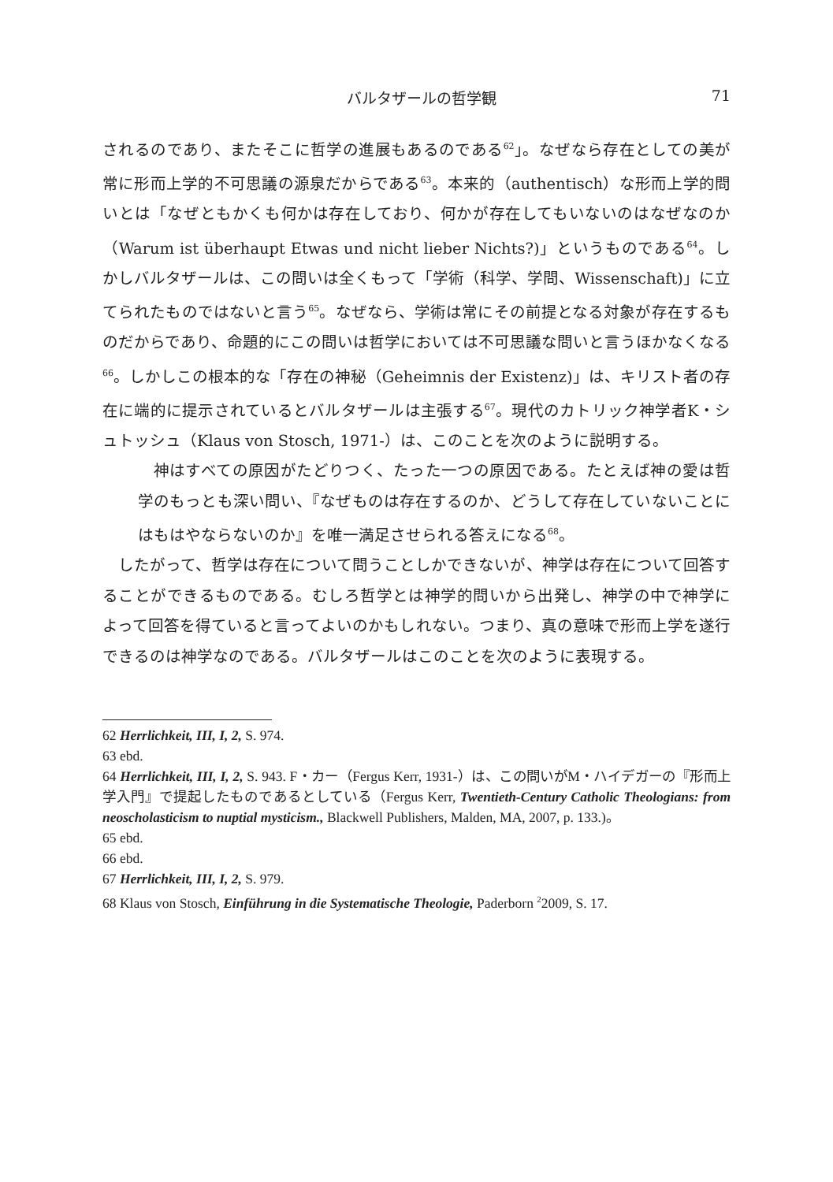バルタザールの哲学観 71
されるのであり、またそこに哲学の進展もあるのである<sup>62</sup>」。なぜなら存在としての美が常に形而上学的不可思議の源泉だからである<sup>63</sup>。本来的（authentisch）な形而上学的問いとは「なぜともかくも何かは存在しており、何かが存在してもいないのはなぜなのか（Warum ist überhaupt Etwas und nicht lieber Nichts?)」というものである<sup>64</sup>。しかしバルタザールは、この問いは全くもって「学術（科学、学問、Wissenschaft)」に立てられたものではないと言う<sup>65</sup>。なぜなら、学術は常にその前提となる対象が存在するものだからであり、命題的にこの問いは哲学においては不可思議な問いと言うほかなくなる<sup>66</sup>。しかしこの根本的な「存在の神秘（Geheimnis der Existenz)」は、キリスト者の存在に端的に提示されているとバルタザールは主張する<sup>67</sup>。現代のカトリック神学者K・シュトッシュ（Klaus von Stosch, 1971-）は、このことを次のように説明する。
神はすべての原因がたどりつく、たった一つの原因である。たとえば神の愛は哲学のもっとも深い問い、『なぜものは存在するのか、どうして存在していないことにはもはやならないのか』を唯一満足させられる答えになる<sup>68</sup>。
したがって、哲学は存在について問うことしかできないが、神学は存在について回答することができるものである。むしろ哲学とは神学的問いから出発し、神学の中で神学によって回答を得ていると言ってよいのかもしれない。つまり、真の意味で形而上学を遂行できるのは神学なのである。バルタザールはこのことを次のように表現する。
62 Herrlichkeit, III, I, 2, S. 974.
63 ebd.
64 Herrlichkeit, III, I, 2, S. 943. F・カー（Fergus Kerr, 1931-）は、この問いがM・ハイデガーの『形而上学入門』で提起したものであるとしている（Fergus Kerr, Twentieth-Century Catholic Theologians: from neoscholasticism to nuptial mysticism., Blackwell Publishers, Malden, MA, 2007, p. 133.)。
65 ebd.
66 ebd.
67 Herrlichkeit, III, I, 2, S. 979.
68 Klaus von Stosch, Einführung in die Systematische Theologie, Paderborn <sup>2</sup>2009, S. 17.